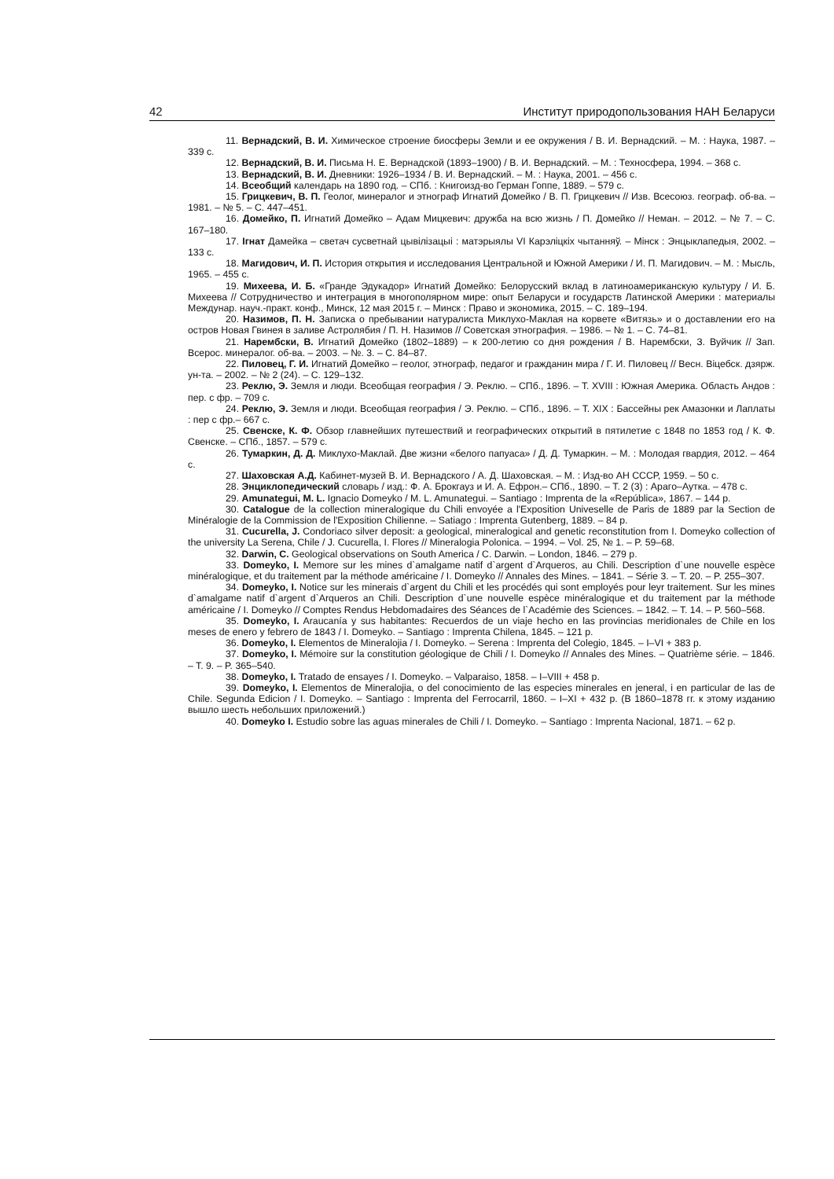42 Институт природопользования НАН Беларуси
11. Вернадский, В. И. Химическое строение биосферы Земли и ее окружения / В. И. Вернадский. – М. : Наука, 1987. – 339 с.
12. Вернадский, В. И. Письма Н. Е. Вернадской (1893–1900) / В. И. Вернадский. – М. : Техносфера, 1994. – 368 с.
13. Вернадский, В. И. Дневники: 1926–1934 / В. И. Вернадский. – М. : Наука, 2001. – 456 с.
14. Всеобщий календарь на 1890 год. – СПб. : Книгоизд-во Герман Гоппе, 1889. – 579 с.
15. Грицкевич, В. П. Геолог, минералог и этнограф Игнатий Домейко / В. П. Грицкевич // Изв. Всесоюз. географ. об-ва. – 1981. – № 5. – С. 447–451.
16. Домейко, П. Игнатий Домейко – Адам Мицкевич: дружба на всю жизнь / П. Домейко // Неман. – 2012. – № 7. – С. 167–180.
17. Ігнат Дамейка – светач сусветнай цывілізацыі : матэрыялы VI Карэліцкіх чытанняў. – Мінск : Энцыклапедыя, 2002. – 133 с.
18. Магидович, И. П. История открытия и исследования Центральной и Южной Америки / И. П. Магидович. – М. : Мысль, 1965. – 455 с.
19. Михеева, И. Б. «Гранде Эдукадор» Игнатий Домейко: Белорусский вклад в латиноамериканскую культуру / И. Б. Михеева // Сотрудничество и интеграция в многополярном мире: опыт Беларуси и государств Латинской Америки : материалы Междунар. науч.-практ. конф., Минск, 12 мая 2015 г. – Минск : Право и экономика, 2015. – С. 189–194.
20. Назимов, П. Н. Записка о пребывании натуралиста Миклухо-Маклая на корвете «Витязь» и о доставлении его на остров Новая Гвинея в заливе Астролябия / П. Н. Назимов // Советская этнография. – 1986. – № 1. – С. 74–81.
21. Нарембски, В. Игнатий Домейко (1802–1889) – к 200-летию со дня рождения / В. Нарембски, З. Вуйчик // Зап. Всерос. минералог. об-ва. – 2003. – №. 3. – С. 84–87.
22. Пиловец, Г. И. Игнатий Домейко – геолог, этнограф, педагог и гражданин мира / Г. И. Пиловец // Весн. Віцебск. дзярж. ун-та. – 2002. – № 2 (24). – С. 129–132.
23. Реклю, Э. Земля и люди. Всеобщая география / Э. Реклю. – СПб., 1896. – Т. XVIII : Южная Америка. Область Андов : пер. с фр. – 709 с.
24. Реклю, Э. Земля и люди. Всеобщая география / Э. Реклю. – СПб., 1896. – Т. XIX : Бассейны рек Амазонки и Лаплаты : пер с фр.– 667 с.
25. Свенске, К. Ф. Обзор главнейших путешествий и географических открытий в пятилетие с 1848 по 1853 год / К. Ф. Свенске. – СПб., 1857. – 579 с.
26. Тумаркин, Д. Д. Миклухо-Маклай. Две жизни «белого папуаса» / Д. Д. Тумаркин. – М. : Молодая гвардия, 2012. – 464 с.
27. Шаховская А.Д. Кабинет-музей В. И. Вернадского / А. Д. Шаховская. – М. : Изд-во АН СССР, 1959. – 50 с.
28. Энциклопедический словарь / изд.: Ф. А. Брокгауз и И. А. Ефрон.– СПб., 1890. – Т. 2 (3) : Арагo–Аутка. – 478 с.
29. Amunategui, M. L. Ignacio Domeyko / M. L. Amunategui. – Santiago : Imprenta de la «República», 1867. – 144 p.
30. Catalogue de la collection mineralogique du Chili envoyée a l'Exposition Univeselle de Paris de 1889 par la Section de Minéralogie de la Commission de l'Exposition Chilienne. – Satiago : Imprenta Gutenberg, 1889. – 84 p.
31. Cucurella, J. Condoriaco silver deposit: a geological, mineralogical and genetic reconstitution from I. Domeyko collection of the university La Serena, Chile / J. Cucurella, I. Flores // Mineralogia Polonica. – 1994. – Vol. 25, № 1. – P. 59–68.
32. Darwin, C. Geological observations on South America / C. Darwin. – London, 1846. – 279 p.
33. Domeyko, I. Memore sur les mines d`amalgame natif d`argent d`Arqueros, au Chili. Description d`une nouvelle espèce minéralogique, et du traitement par la méthode américaine / I. Domeyko // Annales des Mines. – 1841. – Série 3. – T. 20. – P. 255–307.
34. Domeyko, I. Notice sur les minerais d`argent du Chili et les procédés qui sont employés pour leyr traitement. Sur les mines d`amalgame natif d`argent d`Arqueros an Chili. Description d`une nouvelle espèce minéralogique et du traitement par la méthode américaine / I. Domeyko // Comptes Rendus Hebdomadaires des Séances de l`Académie des Sciences. – 1842. – T. 14. – P. 560–568.
35. Domeyko, I. Araucanía y sus habitantes: Recuerdos de un viaje hecho en las provincias meridionales de Chile en los meses de enero y febrero de 1843 / I. Domeyko. – Santiago : Imprenta Chilena, 1845. – 121 p.
36. Domeyko, I. Elementos de Mineralojia / I. Domeyko. – Serena : Imprenta del Colegio, 1845. – I–VI + 383 p.
37. Domeyko, I. Mémoire sur la constitution géologique de Chili / I. Domeyko // Annales des Mines. – Quatrième série. – 1846. – T. 9. – P. 365–540.
38. Domeyko, I. Tratado de ensayes / I. Domeyko. – Valparaiso, 1858. – I–VIII + 458 p.
39. Domeyko, I. Elementos de Mineralojia, o del conocimiento de las especies minerales en jeneral, i en particular de las de Chile. Segunda Edicion / I. Domeyko. – Santiago : Imprenta del Ferrocarril, 1860. – I–XI + 432 p. (В 1860–1878 гг. к этому изданию вышло шесть небольших приложений.)
40. Domeyko I. Estudio sobre las aguas minerales de Chili / I. Domeyko. – Santiago : Imprenta Nacional, 1871. – 62 p.